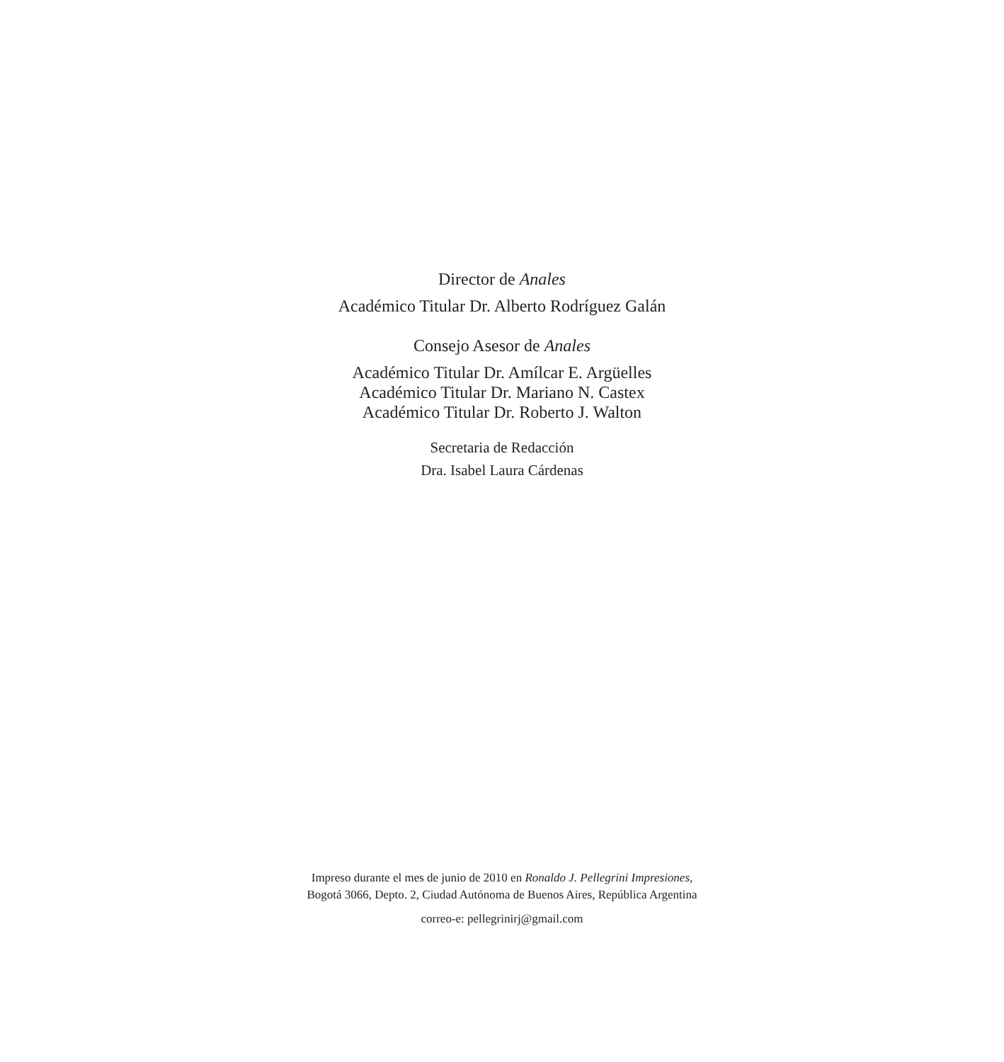Director de Anales
Académico Titular Dr. Alberto Rodríguez Galán
Consejo Asesor de Anales
Académico Titular Dr. Amílcar E. Argüelles
Académico Titular Dr. Mariano N. Castex
Académico Titular Dr. Roberto J. Walton
Secretaria de Redacción
Dra. Isabel Laura Cárdenas
Impreso durante el mes de junio de 2010 en Ronaldo J. Pellegrini Impresiones,
Bogotá 3066, Depto. 2, Ciudad Autónoma de Buenos Aires, República Argentina
correo-e: pellegrinirj@gmail.com